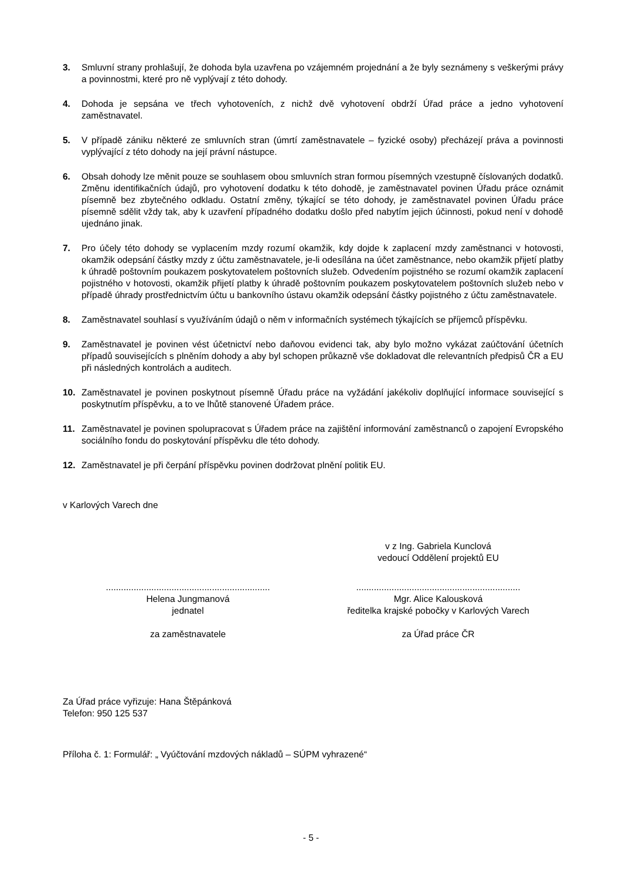3. Smluvní strany prohlašují, že dohoda byla uzavřena po vzájemném projednání a že byly seznámeny s veškerými právy a povinnostmi, které pro ně vyplývají z této dohody.
4. Dohoda je sepsána ve třech vyhotoveních, z nichž dvě vyhotovení obdrží Úřad práce a jedno vyhotovení zaměstnavatel.
5. V případě zániku některé ze smluvních stran (úmrtí zaměstnavatele – fyzické osoby) přecházejí práva a povinnosti vyplývající z této dohody na její právní nástupce.
6. Obsah dohody lze měnit pouze se souhlasem obou smluvních stran formou písemných vzestupně číslovaných dodatků. Změnu identifikačních údajů, pro vyhotovení dodatku k této dohodě, je zaměstnavatel povinen Úřadu práce oznámit písemně bez zbytečného odkladu. Ostatní změny, týkající se této dohody, je zaměstnavatel povinen Úřadu práce písemně sdělit vždy tak, aby k uzavření případného dodatku došlo před nabytím jejich účinnosti, pokud není v dohodě ujednáno jinak.
7. Pro účely této dohody se vyplacením mzdy rozumí okamžik, kdy dojde k zaplacení mzdy zaměstnanci v hotovosti, okamžik odepsání částky mzdy z účtu zaměstnavatele, je-li odesílána na účet zaměstnance, nebo okamžik přijetí platby k úhradě poštovním poukazem poskytovatelem poštovních služeb. Odvedením pojistného se rozumí okamžik zaplacení pojistného v hotovosti, okamžik přijetí platby k úhradě poštovním poukazem poskytovatelem poštovních služeb nebo v případě úhrady prostřednictvím účtu u bankovního ústavu okamžik odepsání částky pojistného z účtu zaměstnavatele.
8. Zaměstnavatel souhlasí s využíváním údajů o něm v informačních systémech týkajících se příjemců příspěvku.
9. Zaměstnavatel je povinen vést účetnictví nebo daňovou evidenci tak, aby bylo možno vykázat zaúčtování účetních případů souvisejících s plněním dohody a aby byl schopen průkazně vše dokladovat dle relevantních předpisů ČR a EU při následných kontrolách a auditech.
10. Zaměstnavatel je povinen poskytnout písemně Úřadu práce na vyžádání jakékoliv doplňující informace související s poskytnutím příspěvku, a to ve lhůtě stanovené Úřadem práce.
11. Zaměstnavatel je povinen spolupracovat s Úřadem práce na zajištění informování zaměstnanců o zapojení Evropského sociálního fondu do poskytování příspěvku dle této dohody.
12. Zaměstnavatel je při čerpání příspěvku povinen dodržovat plnění politik EU.
v Karlových Varech dne
v z Ing. Gabriela Kunclová
vedoucí Oddělení projektů EU
.................................................................
Helena Jungmanová
jednatel
za zaměstnavatele
.................................................................
Mgr. Alice Kalousková
ředitelka krajské pobočky v Karlových Varech
za Úřad práce ČR
Za Úřad práce vyřizuje: Hana Štěpánková
Telefon: 950 125 537
Příloha č. 1: Formulář: „ Vyúčtování mzdových nákladů – SÚPM vyhrazené“
- 5 -